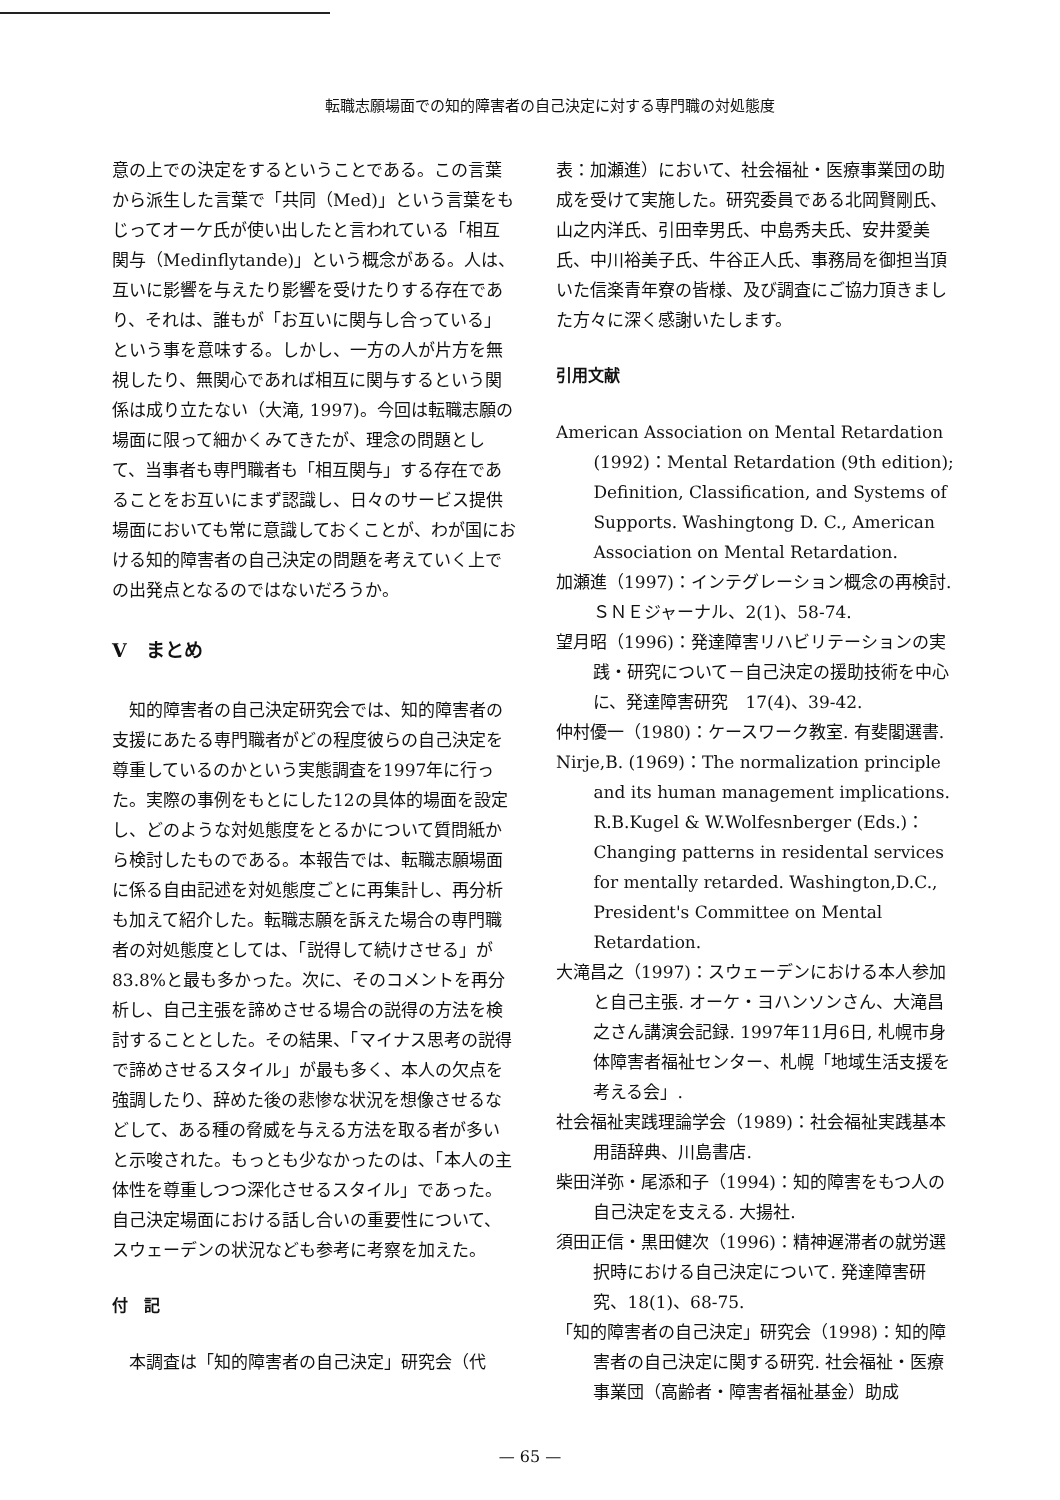転職志願場面での知的障害者の自己決定に対する専門職の対処態度
意の上での決定をするということである。この言葉から派生した言葉で「共同（Med)」という言葉をもじってオーケ氏が使い出したと言われている「相互関与（Medinflytande)」という概念がある。人は、互いに影響を与えたり影響を受けたりする存在であり、それは、誰もが「お互いに関与し合っている」という事を意味する。しかし、一方の人が片方を無視したり、無関心であれば相互に関与するという関係は成り立たない（大滝, 1997)。今回は転職志願の場面に限って細かくみてきたが、理念の問題として、当事者も専門職者も「相互関与」する存在であることをお互いにまず認識し、日々のサービス提供場面においても常に意識しておくことが、わが国における知的障害者の自己決定の問題を考えていく上での出発点となるのではないだろうか。
V　まとめ
知的障害者の自己決定研究会では、知的障害者の支援にあたる専門職者がどの程度彼らの自己決定を尊重しているのかという実態調査を1997年に行った。実際の事例をもとにした12の具体的場面を設定し、どのような対処態度をとるかについて質問紙から検討したものである。本報告では、転職志願場面に係る自由記述を対処態度ごとに再集計し、再分析も加えて紹介した。転職志願を訴えた場合の専門職者の対処態度としては、「説得して続けさせる」が83.8%と最も多かった。次に、そのコメントを再分析し、自己主張を諦めさせる場合の説得の方法を検討することとした。その結果、「マイナス思考の説得で諦めさせるスタイル」が最も多く、本人の欠点を強調したり、辞めた後の悲惨な状況を想像させるなどして、ある種の脅威を与える方法を取る者が多いと示唆された。もっとも少なかったのは、「本人の主体性を尊重しつつ深化させるスタイル」であった。自己決定場面における話し合いの重要性について、スウェーデンの状況なども参考に考察を加えた。
付　記
本調査は「知的障害者の自己決定」研究会（代
表：加瀬進）において、社会福祉・医療事業団の助成を受けて実施した。研究委員である北岡賢剛氏、山之内洋氏、引田幸男氏、中島秀夫氏、安井愛美氏、中川裕美子氏、牛谷正人氏、事務局を御担当頂いた信楽青年寮の皆様、及び調査にご協力頂きました方々に深く感謝いたします。
引用文献
American Association on Mental Retardation (1992)：Mental Retardation (9th edition); Definition, Classification, and Systems of Supports. Washingtong D. C., American Association on Mental Retardation.
加瀬進（1997)：インテグレーション概念の再検討. ＳＮＥジャーナル、2(1)、58-74.
望月昭（1996)：発達障害リハビリテーションの実践・研究について－自己決定の援助技術を中心に、発達障害研究　17(4)、39-42.
仲村優一（1980)：ケースワーク教室. 有斐閣選書.
Nirje,B. (1969)：The normalization principle and its human management implications. R.B.Kugel & W.Wolfesnberger (Eds.)：Changing patterns in residental services for mentally retarded. Washington,D.C., President's Committee on Mental Retardation.
大滝昌之（1997)：スウェーデンにおける本人参加と自己主張. オーケ・ヨハンソンさん、大滝昌之さん講演会記録. 1997年11月6日, 札幌市身体障害者福祉センター、札幌「地域生活支援を考える会」.
社会福祉実践理論学会（1989)：社会福祉実践基本用語辞典、川島書店.
柴田洋弥・尾添和子（1994)：知的障害をもつ人の自己決定を支える. 大揚社.
須田正信・黒田健次（1996)：精神遅滞者の就労選択時における自己決定について. 発達障害研究、18(1)、68-75.
「知的障害者の自己決定」研究会（1998)：知的障害者の自己決定に関する研究. 社会福祉・医療事業団（高齢者・障害者福祉基金）助成
— 65 —